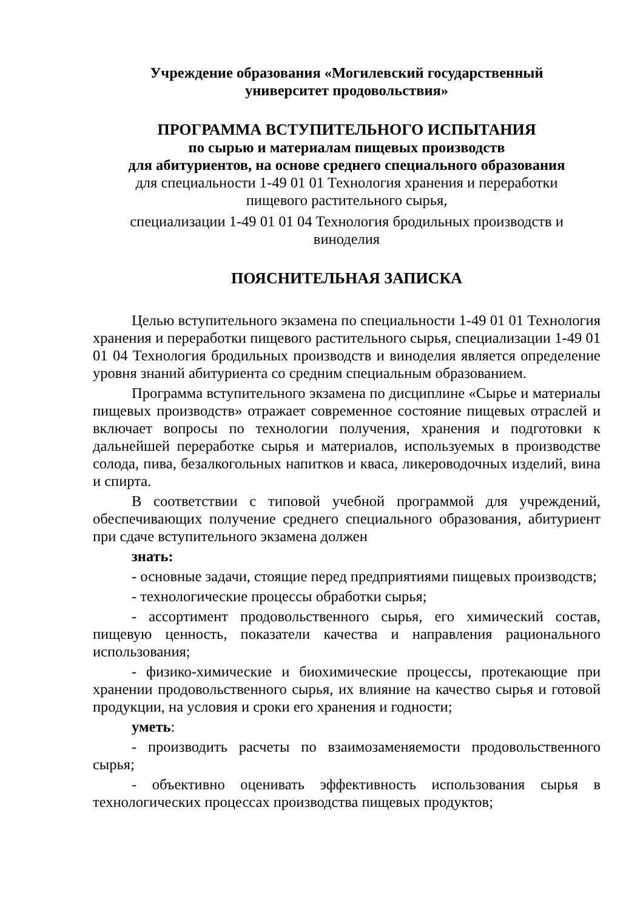Учреждение образования «Могилевский государственный
университет продовольствия»
ПРОГРАММА ВСТУПИТЕЛЬНОГО ИСПЫТАНИЯ
по сырью и материалам пищевых производств
для абитуриентов, на основе среднего специального образования
для специальности 1-49 01 01 Технология хранения и переработки
пищевого растительного сырья,
специализации 1-49 01 01 04 Технология бродильных производств и
виноделия
ПОЯСНИТЕЛЬНАЯ ЗАПИСКА
Целью вступительного экзамена по специальности 1-49 01 01 Технология хранения и переработки пищевого растительного сырья, специализации 1-49 01 01 04 Технология бродильных производств и виноделия является определение уровня знаний абитуриента со средним специальным образованием.
Программа вступительного экзамена по дисциплине «Сырье и материалы пищевых производств» отражает современное состояние пищевых отраслей и включает вопросы по технологии получения, хранения и подготовки к дальнейшей переработке сырья и материалов, используемых в производстве солода, пива, безалкогольных напитков и кваса, ликероводочных изделий, вина и спирта.
В соответствии с типовой учебной программой для учреждений, обеспечивающих получение среднего специального образования, абитуриент при сдаче вступительного экзамена должен
знать:
- основные задачи, стоящие перед предприятиями пищевых производств;
- технологические процессы обработки сырья;
- ассортимент продовольственного сырья, его химический состав, пищевую ценность, показатели качества и направления рационального использования;
- физико-химические и биохимические процессы, протекающие при хранении продовольственного сырья, их влияние на качество сырья и готовой продукции, на условия и сроки его хранения и годности;
уметь:
- производить расчеты по взаимозаменяемости продовольственного сырья;
- объективно оценивать эффективность использования сырья в технологических процессах производства пищевых продуктов;